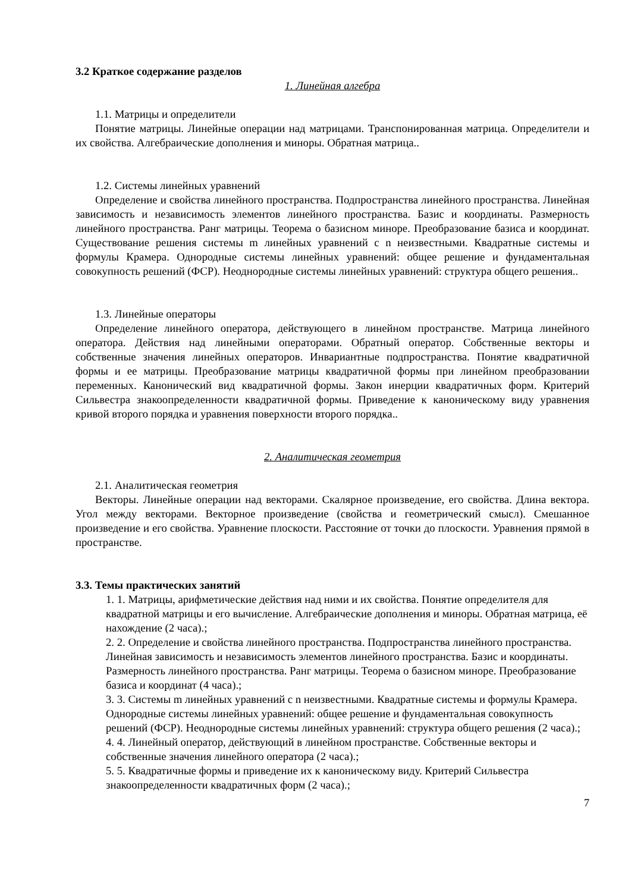3.2 Краткое содержание разделов
1. Линейная алгебра
1.1. Матрицы и определители
Понятие матрицы. Линейные операции над матрицами. Транспонированная матрица. Определители и их свойства. Алгебраические дополнения и миноры. Обратная матрица..
1.2. Системы линейных уравнений
Определение и свойства линейного пространства. Подпространства линейного пространства. Линейная зависимость и независимость элементов линейного пространства. Базис и координаты. Размерность линейного пространства. Ранг матрицы. Теорема о базисном миноре. Преобразование базиса и координат. Существование решения системы m линейных уравнений с n неизвестными. Квадратные системы и формулы Крамера. Однородные системы линейных уравнений: общее решение и фундаментальная совокупность решений (ФСР). Неоднородные системы линейных уравнений: структура общего решения..
1.3. Линейные операторы
Определение линейного оператора, действующего в линейном пространстве. Матрица линейного оператора. Действия над линейными операторами. Обратный оператор. Собственные векторы и собственные значения линейных операторов. Инвариантные подпространства. Понятие квадратичной формы и ее матрицы. Преобразование матрицы квадратичной формы при линейном преобразовании переменных. Канонический вид квадратичной формы. Закон инерции квадратичных форм. Критерий Сильвестра знакоопределенности квадратичной формы. Приведение к каноническому виду уравнения кривой второго порядка и уравнения поверхности второго порядка..
2. Аналитическая геометрия
2.1. Аналитическая геометрия
Векторы. Линейные операции над векторами. Скалярное произведение, его свойства. Длина вектора. Угол между векторами. Векторное произведение (свойства и геометрический смысл). Смешанное произведение и его свойства. Уравнение плоскости. Расстояние от точки до плоскости. Уравнения прямой в пространстве.
3.3. Темы практических занятий
1. 1. Матрицы, арифметические действия над ними и их свойства. Понятие определителя для квадратной матрицы и его вычисление. Алгебраические дополнения и миноры. Обратная матрица, её нахождение (2 часа).;
2. 2. Определение и свойства линейного пространства. Подпространства линейного пространства. Линейная зависимость и независимость элементов линейного пространства. Базис и координаты. Размерность линейного пространства. Ранг матрицы. Теорема о базисном миноре. Преобразование базиса и координат (4 часа).;
3. 3. Системы m линейных уравнений с n неизвестными. Квадратные системы и формулы Крамера. Однородные системы линейных уравнений: общее решение и фундаментальная совокупность решений (ФСР). Неоднородные системы линейных уравнений: структура общего решения (2 часа).;
4. 4. Линейный оператор, действующий в линейном пространстве. Собственные векторы и собственные значения линейного оператора (2 часа).;
5. 5. Квадратичные формы и приведение их к каноническому виду. Критерий Сильвестра знакоопределенности квадратичных форм (2 часа).;
7